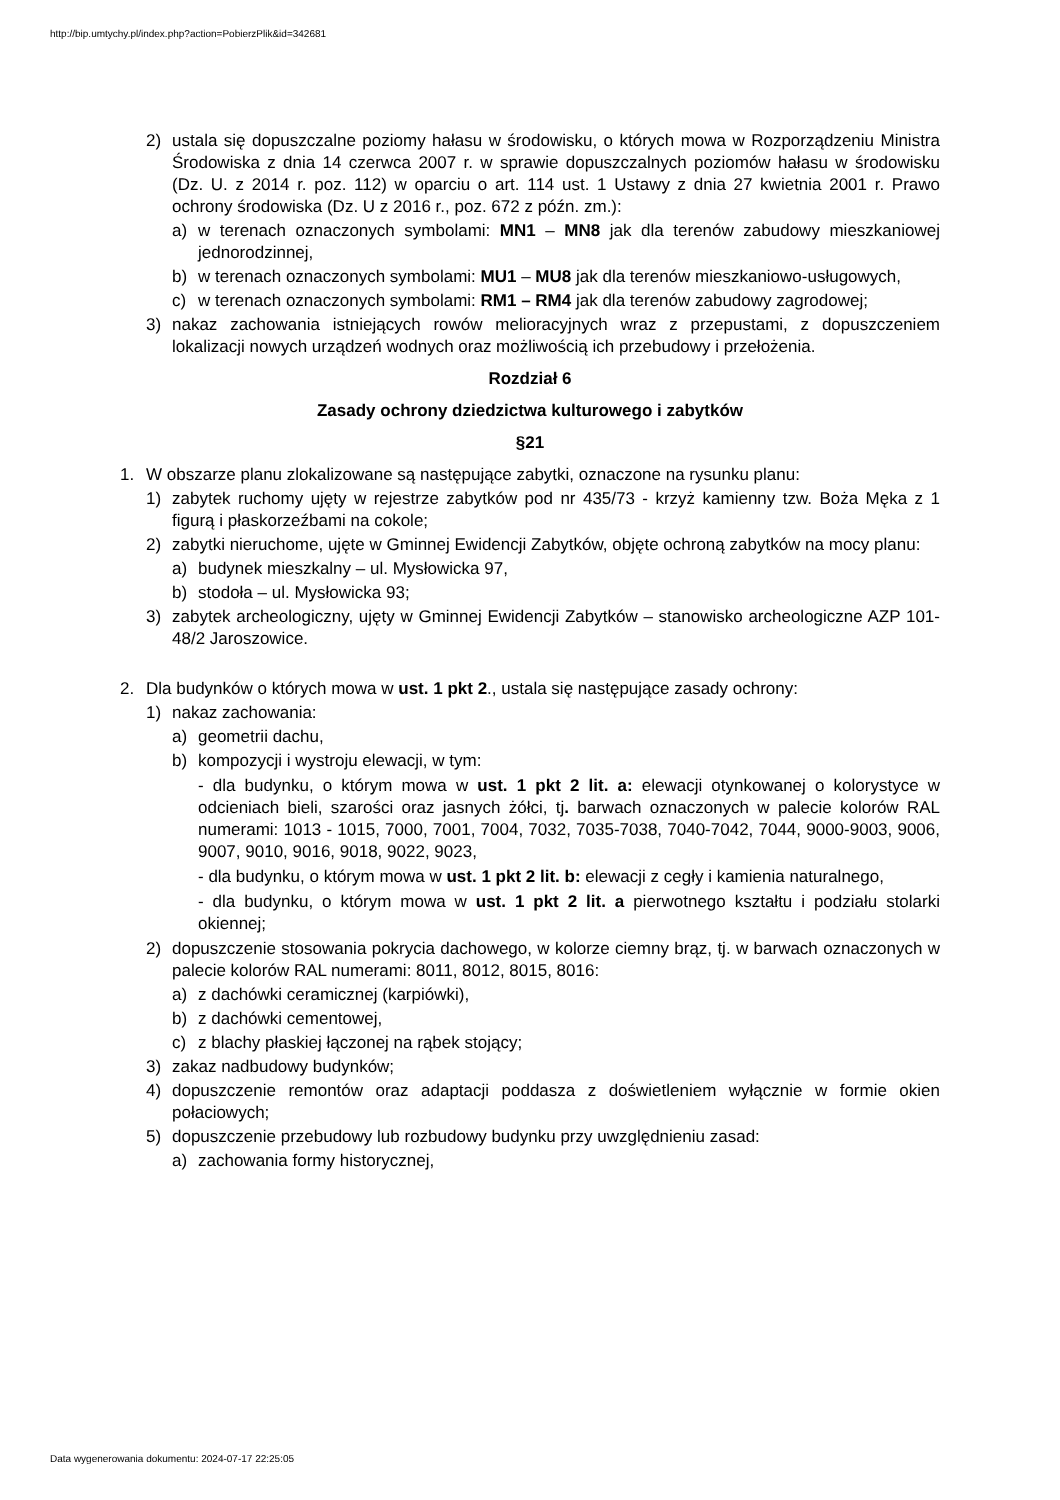http://bip.umtychy.pl/index.php?action=PobierzPlik&id=342681
2) ustala się dopuszczalne poziomy hałasu w środowisku, o których mowa w Rozporządzeniu Ministra Środowiska z dnia 14 czerwca 2007 r. w sprawie dopuszczalnych poziomów hałasu w środowisku (Dz. U. z 2014 r. poz. 112) w oparciu o art. 114 ust. 1 Ustawy z dnia 27 kwietnia 2001 r. Prawo ochrony środowiska (Dz. U z 2016 r., poz. 672 z późn. zm.):
a) w terenach oznaczonych symbolami: MN1 – MN8 jak dla terenów zabudowy mieszkaniowej jednorodzinnej,
b) w terenach oznaczonych symbolami: MU1 – MU8 jak dla terenów mieszkaniowo-usługowych,
c) w terenach oznaczonych symbolami: RM1 – RM4 jak dla terenów zabudowy zagrodowej;
3) nakaz zachowania istniejących rowów melioracyjnych wraz z przepustami, z dopuszczeniem lokalizacji nowych urządzeń wodnych oraz możliwością ich przebudowy i przełożenia.
Rozdział 6
Zasady ochrony dziedzictwa kulturowego i zabytków
§21
1. W obszarze planu zlokalizowane są następujące zabytki, oznaczone na rysunku planu:
1) zabytek ruchomy ujęty w rejestrze zabytków pod nr 435/73 - krzyż kamienny tzw. Boża Męka z 1 figurą i płaskorzeźbami na cokole;
2) zabytki nieruchome, ujęte w Gminnej Ewidencji Zabytków, objęte ochroną zabytków na mocy planu:
a) budynek mieszkalny – ul. Mysłowicka 97,
b) stodoła – ul. Mysłowicka 93;
3) zabytek archeologiczny, ujęty w Gminnej Ewidencji Zabytków – stanowisko archeologiczne AZP 101-48/2 Jaroszowice.
2. Dla budynków o których mowa w ust. 1 pkt 2., ustala się następujące zasady ochrony:
1) nakaz zachowania:
a) geometrii dachu,
b) kompozycji i wystroju elewacji, w tym:
- dla budynku, o którym mowa w ust. 1 pkt 2 lit. a: elewacji otynkowanej o kolorystyce w odcieniach bieli, szarości oraz jasnych żółci, tj. barwach oznaczonych w palecie kolorów RAL numerami: 1013 - 1015, 7000, 7001, 7004, 7032, 7035-7038, 7040-7042, 7044, 9000-9003, 9006, 9007, 9010, 9016, 9018, 9022, 9023,
- dla budynku, o którym mowa w ust. 1 pkt 2 lit. b: elewacji z cegły i kamienia naturalnego,
- dla budynku, o którym mowa w ust. 1 pkt 2 lit. a pierwotnego kształtu i podziału stolarki okiennej;
2) dopuszczenie stosowania pokrycia dachowego, w kolorze ciemny brąz, tj. w barwach oznaczonych w palecie kolorów RAL numerami: 8011, 8012, 8015, 8016:
a) z dachówki ceramicznej (karpiówki),
b) z dachówki cementowej,
c) z blachy płaskiej łączonej na rąbek stojący;
3) zakaz nadbudowy budynków;
4) dopuszczenie remontów oraz adaptacji poddasza z doświetleniem wyłącznie w formie okien połaciowych;
5) dopuszczenie przebudowy lub rozbudowy budynku przy uwzględnieniu zasad:
a) zachowania formy historycznej,
Data wygenerowania dokumentu: 2024-07-17 22:25:05